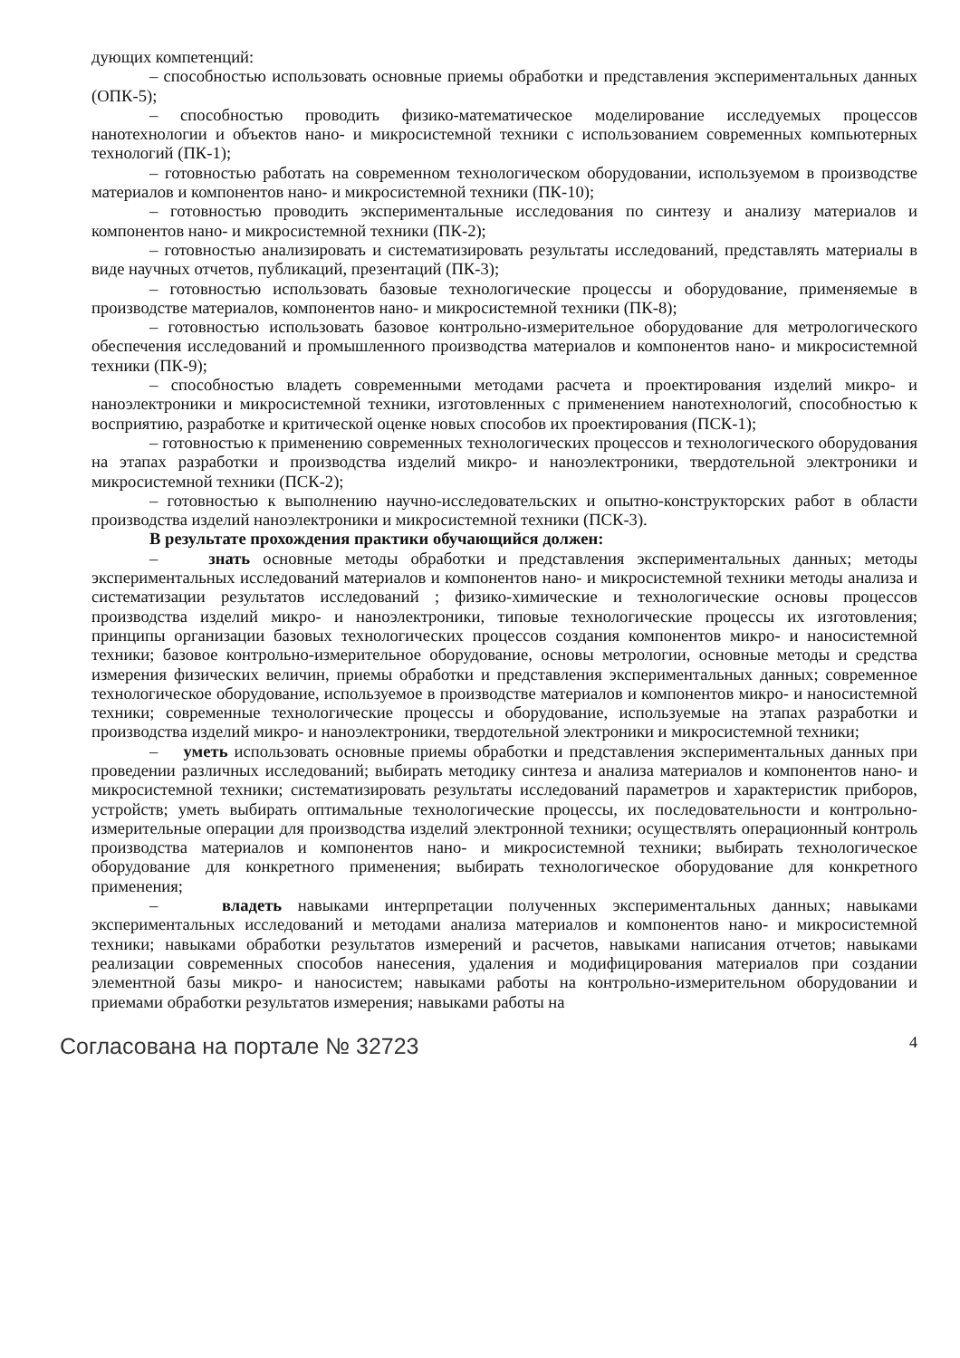дующих компетенций:
– способностью использовать основные приемы обработки и представления экспериментальных данных (ОПК-5);
– способностью проводить физико-математическое моделирование исследуемых процессов нанотехнологии и объектов нано- и микросистемной техники с использованием современных компьютерных технологий (ПК-1);
– готовностью работать на современном технологическом оборудовании, используемом в производстве материалов и компонентов нано- и микросистемной техники (ПК-10);
– готовностью проводить экспериментальные исследования по синтезу и анализу материалов и компонентов нано- и микросистемной техники (ПК-2);
– готовностью анализировать и систематизировать результаты исследований, представлять материалы в виде научных отчетов, публикаций, презентаций (ПК-3);
– готовностью использовать базовые технологические процессы и оборудование, применяемые в производстве материалов, компонентов нано- и микросистемной техники (ПК-8);
– готовностью использовать базовое контрольно-измерительное оборудование для метрологического обеспечения исследований и промышленного производства материалов и компонентов нано- и микросистемной техники (ПК-9);
– способностью владеть современными методами расчета и проектирования изделий микро- и наноэлектроники и микросистемной техники, изготовленных с применением нанотехнологий, способностью к восприятию, разработке и критической оценке новых способов их проектирования (ПСК-1);
– готовностью к применению современных технологических процессов и технологического оборудования на этапах разработки и производства изделий микро- и наноэлектроники, твердотельной электроники и микросистемной техники (ПСК-2);
– готовностью к выполнению научно-исследовательских и опытно-конструкторских работ в области производства изделий наноэлектроники и микросистемной техники (ПСК-3).
В результате прохождения практики обучающийся должен:
– знать основные методы обработки и представления экспериментальных данных; методы экспериментальных исследований материалов и компонентов нано- и микросистемной техники методы анализа и систематизации результатов исследований ; физико-химические и технологические основы процессов производства изделий микро- и наноэлектроники, типовые технологические процессы их изготовления; принципы организации базовых технологических процессов создания компонентов микро- и наносистемной техники; базовое контрольно-измерительное оборудование, основы метрологии, основные методы и средства измерения физических величин, приемы обработки и представления экспериментальных данных; современное технологическое оборудование, используемое в производстве материалов и компонентов микро- и наносистемной техники; современные технологические процессы и оборудование, используемые на этапах разработки и производства изделий микро- и наноэлектроники, твердотельной электроники и микросистемной техники;
– уметь использовать основные приемы обработки и представления экспериментальных данных при проведении различных исследований; выбирать методику синтеза и анализа материалов и компонентов нано- и микросистемной техники; систематизировать результаты исследований параметров и характеристик приборов, устройств; уметь выбирать оптимальные технологические процессы, их последовательности и контрольно-измерительные операции для производства изделий электронной техники; осуществлять операционный контроль производства материалов и компонентов нано- и микросистемной техники; выбирать технологическое оборудование для конкретного применения; выбирать технологическое оборудование для конкретного применения;
– владеть навыками интерпретации полученных экспериментальных данных; навыками экспериментальных исследований и методами анализа материалов и компонентов нано- и микросистемной техники; навыками обработки результатов измерений и расчетов, навыками написания отчетов; навыками реализации современных способов нанесения, удаления и модифицирования материалов при создании элементной базы микро- и наносистем; навыками работы на контрольно-измерительном оборудовании и приемами обработки результатов измерения; навыками работы на
Согласована на портале № 32723 4